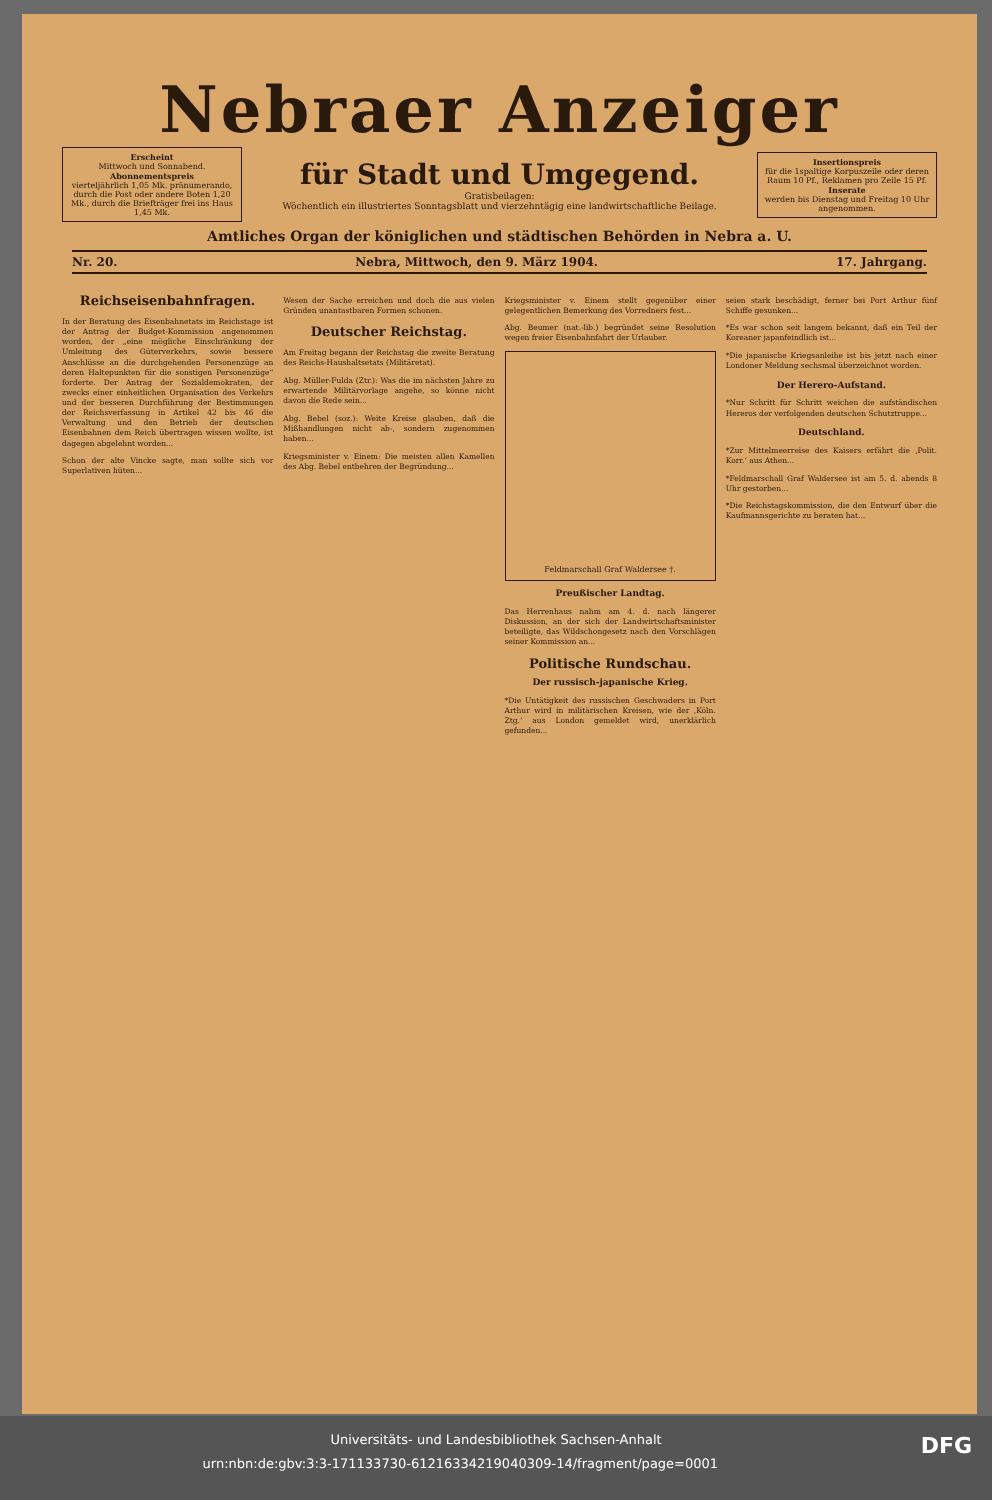Nebraer Anzeiger
Erscheint
Mittwoch und Sonnabend.
Abonnementspreis
vierteljährlich 1,05 Mk. pränumerando, durch die Post oder andere Boten 1,20 Mk., durch die Briefträger frei ins Haus 1,45 Mk.
für Stadt und Umgegend.
Gratisbeilagen:
Wöchentlich ein illustriertes Sonntagsblatt und vierzehntägig eine landwirtschaftliche Beilage.
Insertionspreis
für die 1spaltige Korpuszeile oder deren Raum 10 Pf., Reklamen pro Zeile 15 Pf.
Inserate
werden bis Dienstag und Freitag 10 Uhr angenommen.
Amtliches Organ der königlichen und städtischen Behörden in Nebra a. U.
Nr. 20. Nebra, Mittwoch, den 9. März 1904. 17. Jahrgang.
Reichseisenbahnfragen.
In der Beratung des Eisenbahnetats im Reichstage ist der Antrag der Budget-Kommission angenommen worden, der „eine mögliche Einschränkung der Umleitung des Güterverkehrs, sowie bessere Anschlüsse an die durchgehenden Personenzüge an deren Haltepunkten für die sonstigen Personenzüge“ forderte. Der Antrag der Sozialdemokraten, der zwecks einer einheitlichen Organisation des Verkehrs und der besseren Durchführung der Bestimmungen der Reichsverfassung in Artikel 42 bis 46 die Verwaltung und den Betrieb der deutschen Eisenbahnen dem Reich übertragen wissen wollte, ist dagegen abgelehnt worden...
Schon der alte Vincke sagte, man sollte sich vor Superlativen hüten...
Wesen der Sache erreichen und doch die aus vielen Gründen unantastbaren Formen schonen.
Deutscher Reichstag.
Am Freitag begann der Reichstag die zweite Beratung des Reichs-Haushaltsetats (Militäretat).
Abg. Müller-Fulda (Ztr.): Was die im nächsten Jahre zu erwartende Militärvorlage angehe, so könne nicht davon die Rede sein...
Abg. Bebel (soz.): Weite Kreise glauben, daß die Mißhandlungen nicht ab-, sondern zugenommen haben...
Kriegsminister v. Einem: Die meisten allen Kamellen des Abg. Bebel entbehren der Begründung...
Kriegsminister v. Einem stellt gegenüber einer gelegentlichen Bemerkung des Vorredners fest...
Abg. Beumer (nat.-lib.) begründet seine Resolution wegen freier Eisenbahnfahrt der Urlauber.
Feldmarschall Graf Waldersee †.
Preußischer Landtag.
Das Herrenhaus nahm am 4. d. nach längerer Diskussion, an der sich der Landwirtschaftsminister beteiligte, das Wildschongesetz nach den Vorschlägen seiner Kommission an...
Politische Rundschau.
Der russisch-japanische Krieg.
*Die Untätigkeit des russischen Geschwaders in Port Arthur wird in militärischen Kreisen, wie der ‚Köln. Ztg.‘ aus London gemeldet wird, unerklärlich gefunden...
seien stark beschädigt, ferner bei Port Arthur fünf Schiffe gesunken...
*Es war schon seit langem bekannt, daß ein Teil der Koreaner japanfeindlich ist...
*Die japanische Kriegsanleihe ist bis jetzt nach einer Londoner Meldung sechsmal überzeichnet worden.
Der Herero-Aufstand.
*Nur Schritt für Schritt weichen die aufständischen Hereros der verfolgenden deutschen Schutztruppe...
Deutschland.
*Zur Mittelmeerreise des Kaisers erfährt die ‚Polit. Korr.‘ aus Athen...
*Feldmarschall Graf Waldersee ist am 5. d. abends 8 Uhr gestorben...
*Die Reichstagskommission, die den Entwurf über die Kaufmannsgerichte zu beraten hat...
Universitäts- und Landesbibliothek Sachsen-Anhalt
urn:nbn:de:gbv:3:3-171133730-61216334219040309-14/fragment/page=0001 DFG